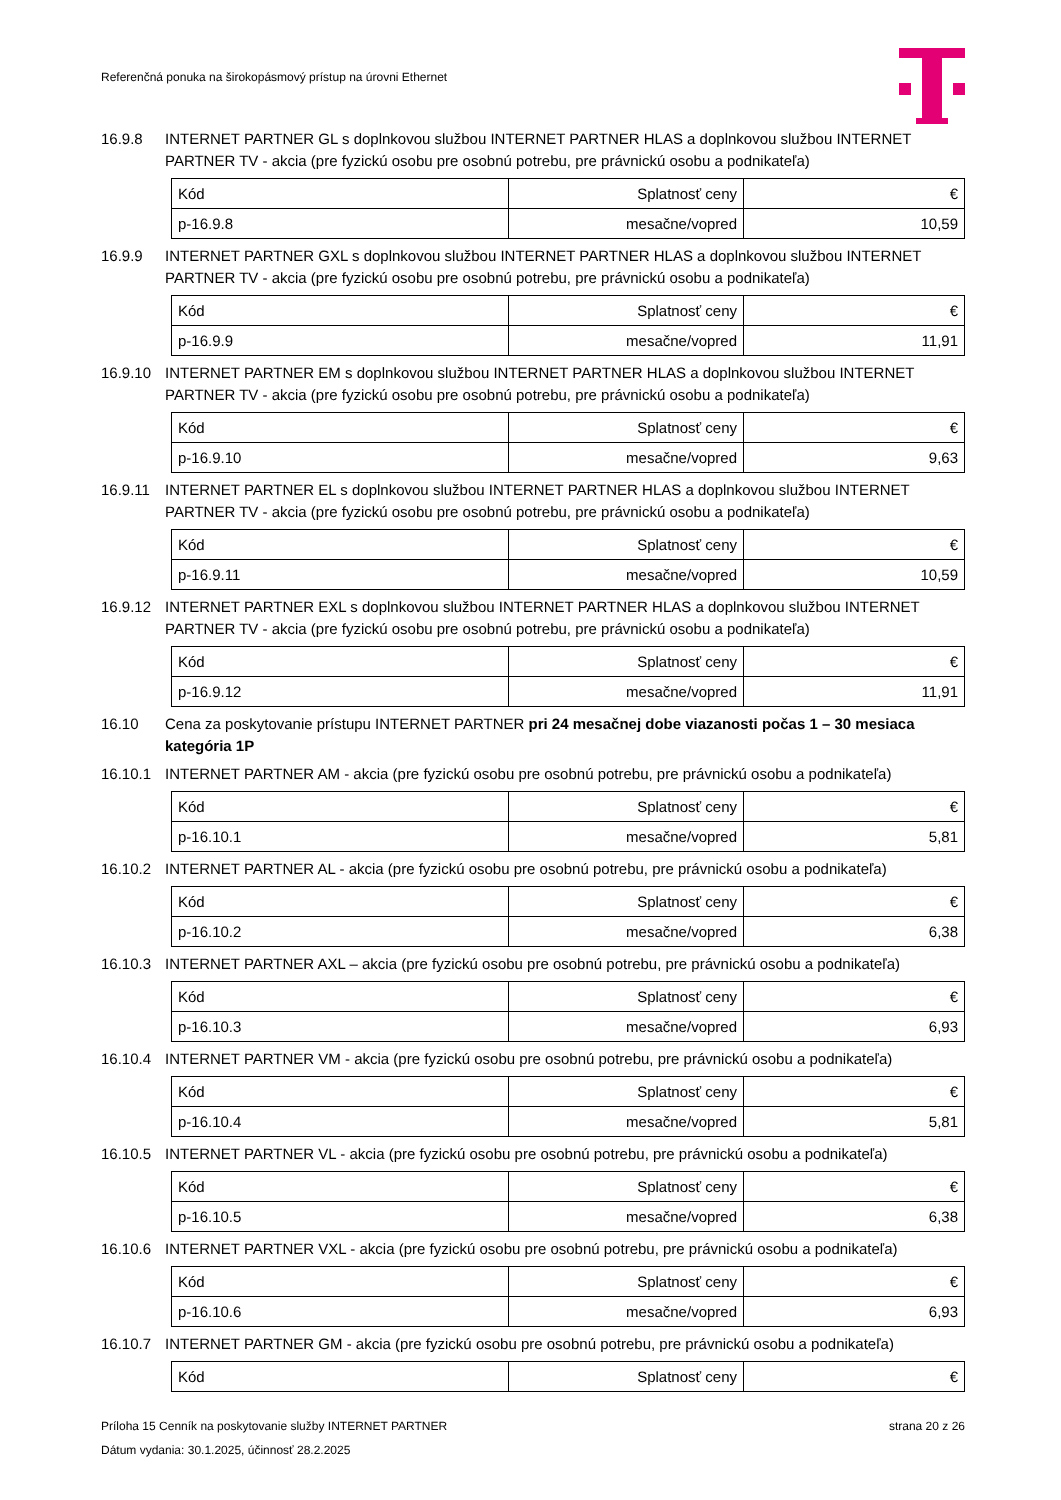Referenčná ponuka na širokopásmový prístup na úrovni Ethernet
16.9.8 INTERNET PARTNER GL s doplnkovou službou INTERNET PARTNER HLAS a doplnkovou službou INTERNET PARTNER TV - akcia (pre fyzickú osobu pre osobnú potrebu, pre právnickú osobu a podnikateľa)
| Kód | Splatnosť ceny | € |
| p-16.9.8 | mesačne/vopred | 10,59 |
16.9.9 INTERNET PARTNER GXL s doplnkovou službou INTERNET PARTNER HLAS a doplnkovou službou INTERNET PARTNER TV - akcia (pre fyzickú osobu pre osobnú potrebu, pre právnickú osobu a podnikateľa)
| Kód | Splatnosť ceny | € |
| p-16.9.9 | mesačne/vopred | 11,91 |
16.9.10 INTERNET PARTNER EM s doplnkovou službou INTERNET PARTNER HLAS a doplnkovou službou INTERNET PARTNER TV - akcia (pre fyzickú osobu pre osobnú potrebu, pre právnickú osobu a podnikateľa)
| Kód | Splatnosť ceny | € |
| p-16.9.10 | mesačne/vopred | 9,63 |
16.9.11 INTERNET PARTNER EL s doplnkovou službou INTERNET PARTNER HLAS a doplnkovou službou INTERNET PARTNER TV - akcia (pre fyzickú osobu pre osobnú potrebu, pre právnickú osobu a podnikateľa)
| Kód | Splatnosť ceny | € |
| p-16.9.11 | mesačne/vopred | 10,59 |
16.9.12 INTERNET PARTNER EXL s doplnkovou službou INTERNET PARTNER HLAS a doplnkovou službou INTERNET PARTNER TV - akcia (pre fyzickú osobu pre osobnú potrebu, pre právnickú osobu a podnikateľa)
| Kód | Splatnosť ceny | € |
| p-16.9.12 | mesačne/vopred | 11,91 |
16.10 Cena za poskytovanie prístupu INTERNET PARTNER pri 24 mesačnej dobe viazanosti počas 1 – 30 mesiaca kategória 1P
16.10.1 INTERNET PARTNER AM - akcia (pre fyzickú osobu pre osobnú potrebu, pre právnickú osobu a podnikateľa)
| Kód | Splatnosť ceny | € |
| p-16.10.1 | mesačne/vopred | 5,81 |
16.10.2 INTERNET PARTNER AL - akcia (pre fyzickú osobu pre osobnú potrebu, pre právnickú osobu a podnikateľa)
| Kód | Splatnosť ceny | € |
| p-16.10.2 | mesačne/vopred | 6,38 |
16.10.3 INTERNET PARTNER AXL – akcia (pre fyzickú osobu pre osobnú potrebu, pre právnickú osobu a podnikateľa)
| Kód | Splatnosť ceny | € |
| p-16.10.3 | mesačne/vopred | 6,93 |
16.10.4 INTERNET PARTNER VM - akcia (pre fyzickú osobu pre osobnú potrebu, pre právnickú osobu a podnikateľa)
| Kód | Splatnosť ceny | € |
| p-16.10.4 | mesačne/vopred | 5,81 |
16.10.5 INTERNET PARTNER VL - akcia (pre fyzickú osobu pre osobnú potrebu, pre právnickú osobu a podnikateľa)
| Kód | Splatnosť ceny | € |
| p-16.10.5 | mesačne/vopred | 6,38 |
16.10.6 INTERNET PARTNER VXL - akcia (pre fyzickú osobu pre osobnú potrebu, pre právnickú osobu a podnikateľa)
| Kód | Splatnosť ceny | € |
| p-16.10.6 | mesačne/vopred | 6,93 |
16.10.7 INTERNET PARTNER GM - akcia (pre fyzickú osobu pre osobnú potrebu, pre právnickú osobu a podnikateľa)
| Kód | Splatnosť ceny | € |
strana 20 z 26 Príloha 15 Cenník na poskytovanie služby INTERNET PARTNER
Dátum vydania: 30.1.2025, účinnosť 28.2.2025